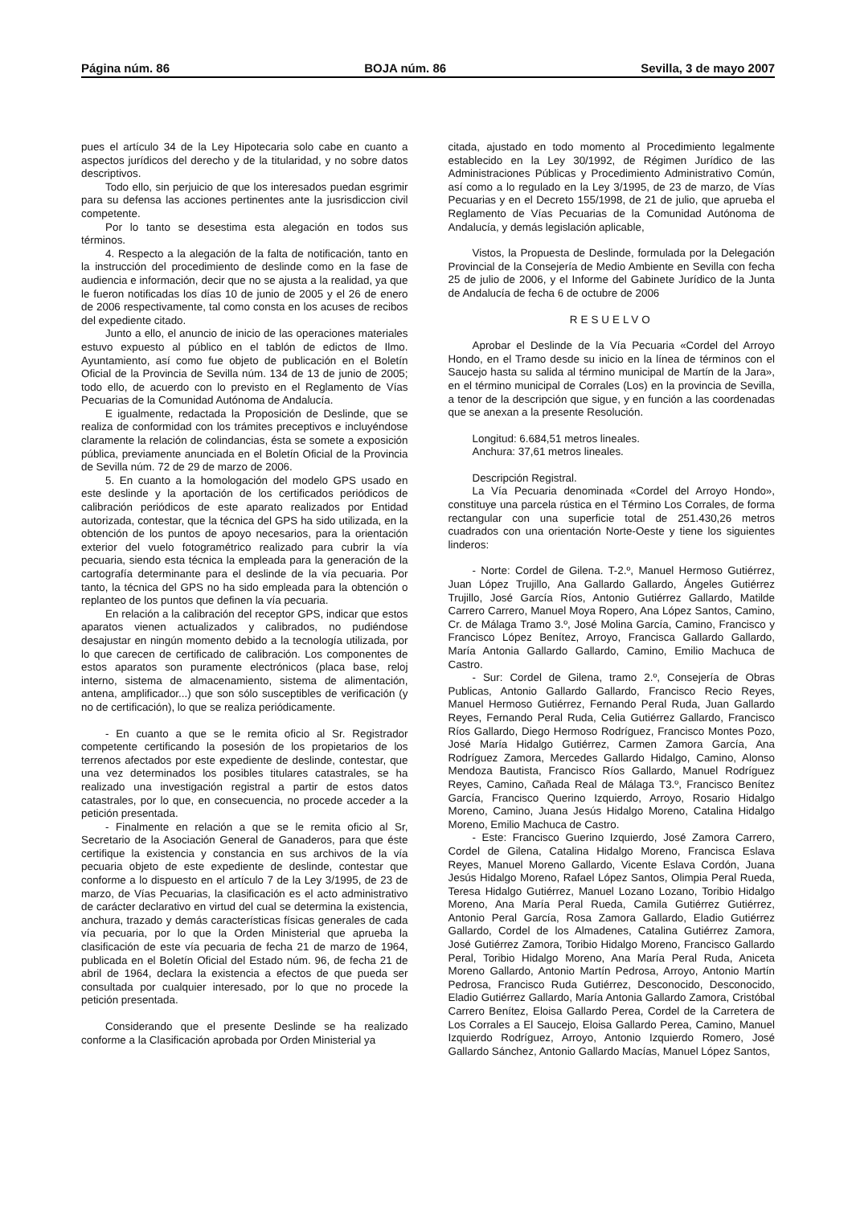Página núm. 86 BOJA núm. 86 Sevilla, 3 de mayo 2007
pues el artículo 34 de la Ley Hipotecaria solo cabe en cuanto a aspectos jurídicos del derecho y de la titularidad, y no sobre datos descriptivos.
Todo ello, sin perjuicio de que los interesados puedan esgrimir para su defensa las acciones pertinentes ante la jusrisdiccion civil competente.
Por lo tanto se desestima esta alegación en todos sus términos.
4. Respecto a la alegación de la falta de notificación, tanto en la instrucción del procedimiento de deslinde como en la fase de audiencia e información, decir que no se ajusta a la realidad, ya que le fueron notificadas los días 10 de junio de 2005 y el 26 de enero de 2006 respectivamente, tal como consta en los acuses de recibos del expediente citado.
Junto a ello, el anuncio de inicio de las operaciones materiales estuvo expuesto al público en el tablón de edictos de Ilmo. Ayuntamiento, así como fue objeto de publicación en el Boletín Oficial de la Provincia de Sevilla núm. 134 de 13 de junio de 2005; todo ello, de acuerdo con lo previsto en el Reglamento de Vías Pecuarias de la Comunidad Autónoma de Andalucía.
E igualmente, redactada la Proposición de Deslinde, que se realiza de conformidad con los trámites preceptivos e incluyéndose claramente la relación de colindancias, ésta se somete a exposición pública, previamente anunciada en el Boletín Oficial de la Provincia de Sevilla núm. 72 de 29 de marzo de 2006.
5. En cuanto a la homologación del modelo GPS usado en este deslinde y la aportación de los certificados periódicos de calibración periódicos de este aparato realizados por Entidad autorizada, contestar, que la técnica del GPS ha sido utilizada, en la obtención de los puntos de apoyo necesarios, para la orientación exterior del vuelo fotogramétrico realizado para cubrir la vía pecuaria, siendo esta técnica la empleada para la generación de la cartografía determinante para el deslinde de la vía pecuaria. Por tanto, la técnica del GPS no ha sido empleada para la obtención o replanteo de los puntos que definen la vía pecuaria.
En relación a la calibración del receptor GPS, indicar que estos aparatos vienen actualizados y calibrados, no pudiéndose desajustar en ningún momento debido a la tecnología utilizada, por lo que carecen de certificado de calibración. Los componentes de estos aparatos son puramente electrónicos (placa base, reloj interno, sistema de almacenamiento, sistema de alimentación, antena, amplificador...) que son sólo susceptibles de verificación (y no de certificación), lo que se realiza periódicamente.
- En cuanto a que se le remita oficio al Sr. Registrador competente certificando la posesión de los propietarios de los terrenos afectados por este expediente de deslinde, contestar, que una vez determinados los posibles titulares catastrales, se ha realizado una investigación registral a partir de estos datos catastrales, por lo que, en consecuencia, no procede acceder a la petición presentada.
- Finalmente en relación a que se le remita oficio al Sr, Secretario de la Asociación General de Ganaderos, para que éste certifique la existencia y constancia en sus archivos de la vía pecuaria objeto de este expediente de deslinde, contestar que conforme a lo dispuesto en el artículo 7 de la Ley 3/1995, de 23 de marzo, de Vías Pecuarias, la clasificación es el acto administrativo de carácter declarativo en virtud del cual se determina la existencia, anchura, trazado y demás características físicas generales de cada vía pecuaria, por lo que la Orden Ministerial que aprueba la clasificación de este vía pecuaria de fecha 21 de marzo de 1964, publicada en el Boletín Oficial del Estado núm. 96, de fecha 21 de abril de 1964, declara la existencia a efectos de que pueda ser consultada por cualquier interesado, por lo que no procede la petición presentada.
Considerando que el presente Deslinde se ha realizado conforme a la Clasificación aprobada por Orden Ministerial ya
citada, ajustado en todo momento al Procedimiento legalmente establecido en la Ley 30/1992, de Régimen Jurídico de las Administraciones Públicas y Procedimiento Administrativo Común, así como a lo regulado en la Ley 3/1995, de 23 de marzo, de Vías Pecuarias y en el Decreto 155/1998, de 21 de julio, que aprueba el Reglamento de Vías Pecuarias de la Comunidad Autónoma de Andalucía, y demás legislación aplicable,
Vistos, la Propuesta de Deslinde, formulada por la Delegación Provincial de la Consejería de Medio Ambiente en Sevilla con fecha 25 de julio de 2006, y el Informe del Gabinete Jurídico de la Junta de Andalucía de fecha 6 de octubre de 2006
RESUELVO
Aprobar el Deslinde de la Vía Pecuaria «Cordel del Arroyo Hondo, en el Tramo desde su inicio en la línea de términos con el Saucejo hasta su salida al término municipal de Martín de la Jara», en el término municipal de Corrales (Los) en la provincia de Sevilla, a tenor de la descripción que sigue, y en función a las coordenadas que se anexan a la presente Resolución.
Longitud: 6.684,51 metros lineales.
Anchura: 37,61 metros lineales.
Descripción Registral.
La Vía Pecuaria denominada «Cordel del Arroyo Hondo», constituye una parcela rústica en el Término Los Corrales, de forma rectangular con una superficie total de 251.430,26 metros cuadrados con una orientación Norte-Oeste y tiene los siguientes linderos:
- Norte: Cordel de Gilena. T-2.º, Manuel Hermoso Gutiérrez, Juan López Trujillo, Ana Gallardo Gallardo, Ángeles Gutiérrez Trujillo, José García Ríos, Antonio Gutiérrez Gallardo, Matilde Carrero Carrero, Manuel Moya Ropero, Ana López Santos, Camino, Cr. de Málaga Tramo 3.º, José Molina García, Camino, Francisco y Francisco López Benítez, Arroyo, Francisca Gallardo Gallardo, María Antonia Gallardo Gallardo, Camino, Emilio Machuca de Castro.
- Sur: Cordel de Gilena, tramo 2.º, Consejería de Obras Publicas, Antonio Gallardo Gallardo, Francisco Recio Reyes, Manuel Hermoso Gutiérrez, Fernando Peral Ruda, Juan Gallardo Reyes, Fernando Peral Ruda, Celia Gutiérrez Gallardo, Francisco Ríos Gallardo, Diego Hermoso Rodríguez, Francisco Montes Pozo, José María Hidalgo Gutiérrez, Carmen Zamora García, Ana Rodríguez Zamora, Mercedes Gallardo Hidalgo, Camino, Alonso Mendoza Bautista, Francisco Ríos Gallardo, Manuel Rodríguez Reyes, Camino, Cañada Real de Málaga T3.º, Francisco Benítez García, Francisco Querino Izquierdo, Arroyo, Rosario Hidalgo Moreno, Camino, Juana Jesús Hidalgo Moreno, Catalina Hidalgo Moreno, Emilio Machuca de Castro.
- Este: Francisco Guerino Izquierdo, José Zamora Carrero, Cordel de Gilena, Catalina Hidalgo Moreno, Francisca Eslava Reyes, Manuel Moreno Gallardo, Vicente Eslava Cordón, Juana Jesús Hidalgo Moreno, Rafael López Santos, Olimpia Peral Rueda, Teresa Hidalgo Gutiérrez, Manuel Lozano Lozano, Toribio Hidalgo Moreno, Ana María Peral Rueda, Camila Gutiérrez Gutiérrez, Antonio Peral García, Rosa Zamora Gallardo, Eladio Gutiérrez Gallardo, Cordel de los Almadenes, Catalina Gutiérrez Zamora, José Gutiérrez Zamora, Toribio Hidalgo Moreno, Francisco Gallardo Peral, Toribio Hidalgo Moreno, Ana María Peral Ruda, Aniceta Moreno Gallardo, Antonio Martín Pedrosa, Arroyo, Antonio Martín Pedrosa, Francisco Ruda Gutiérrez, Desconocido, Desconocido, Eladio Gutiérrez Gallardo, María Antonia Gallardo Zamora, Cristóbal Carrero Benítez, Eloisa Gallardo Perea, Cordel de la Carretera de Los Corrales a El Saucejo, Eloisa Gallardo Perea, Camino, Manuel Izquierdo Rodríguez, Arroyo, Antonio Izquierdo Romero, José Gallardo Sánchez, Antonio Gallardo Macías, Manuel López Santos,